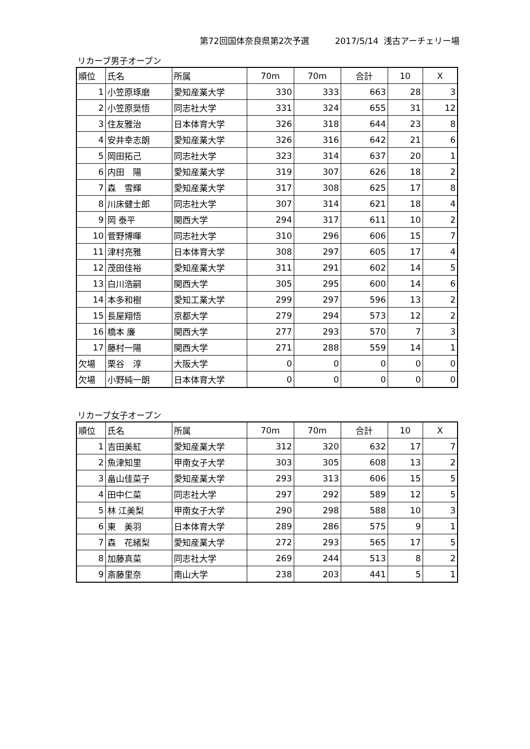第72回国体奈良県第2次予選　　　2017/5/14 浅古アーチェリー場
リカーブ男子オープン
| 順位 | 氏名 | 所属 | 70m | 70m | 合計 | 10 | X |
| --- | --- | --- | --- | --- | --- | --- | --- |
| 1 | 小笠原琢磨 | 愛知産業大学 | 330 | 333 | 663 | 28 | 3 |
| 2 | 小笠原奨悟 | 同志社大学 | 331 | 324 | 655 | 31 | 12 |
| 3 | 住友雅治 | 日本体育大学 | 326 | 318 | 644 | 23 | 8 |
| 4 | 安井幸志朗 | 愛知産業大学 | 326 | 316 | 642 | 21 | 6 |
| 5 | 岡田拓己 | 同志社大学 | 323 | 314 | 637 | 20 | 1 |
| 6 | 内田 陽 | 愛知産業大学 | 319 | 307 | 626 | 18 | 2 |
| 7 | 森 雪輝 | 愛知産業大学 | 317 | 308 | 625 | 17 | 8 |
| 8 | 川床健士郎 | 同志社大学 | 307 | 314 | 621 | 18 | 4 |
| 9 | 岡 泰平 | 関西大学 | 294 | 317 | 611 | 10 | 2 |
| 10 | 菅野博暉 | 同志社大学 | 310 | 296 | 606 | 15 | 7 |
| 11 | 津村亮雅 | 日本体育大学 | 308 | 297 | 605 | 17 | 4 |
| 12 | 茂田佳裕 | 愛知産業大学 | 311 | 291 | 602 | 14 | 5 |
| 13 | 白川浩嗣 | 関西大学 | 305 | 295 | 600 | 14 | 6 |
| 14 | 本多和樹 | 愛知工業大学 | 299 | 297 | 596 | 13 | 2 |
| 15 | 長屋翔悟 | 京都大学 | 279 | 294 | 573 | 12 | 2 |
| 16 | 橋本 廉 | 関西大学 | 277 | 293 | 570 | 7 | 3 |
| 17 | 藤村一陽 | 関西大学 | 271 | 288 | 559 | 14 | 1 |
| 欠場 | 栗谷 淳 | 大阪大学 | 0 | 0 | 0 | 0 | 0 |
| 欠場 | 小野純一朗 | 日本体育大学 | 0 | 0 | 0 | 0 | 0 |
リカーブ女子オープン
| 順位 | 氏名 | 所属 | 70m | 70m | 合計 | 10 | X |
| --- | --- | --- | --- | --- | --- | --- | --- |
| 1 | 吉田美紅 | 愛知産業大学 | 312 | 320 | 632 | 17 | 7 |
| 2 | 魚津知里 | 甲南女子大学 | 303 | 305 | 608 | 13 | 2 |
| 3 | 畠山佳菜子 | 愛知産業大学 | 293 | 313 | 606 | 15 | 5 |
| 4 | 田中仁菜 | 同志社大学 | 297 | 292 | 589 | 12 | 5 |
| 5 | 林 江美梨 | 甲南女子大学 | 290 | 298 | 588 | 10 | 3 |
| 6 | 東 美羽 | 日本体育大学 | 289 | 286 | 575 | 9 | 1 |
| 7 | 森 花緒梨 | 愛知産業大学 | 272 | 293 | 565 | 17 | 5 |
| 8 | 加藤真菜 | 同志社大学 | 269 | 244 | 513 | 8 | 2 |
| 9 | 斎藤里奈 | 南山大学 | 238 | 203 | 441 | 5 | 1 |